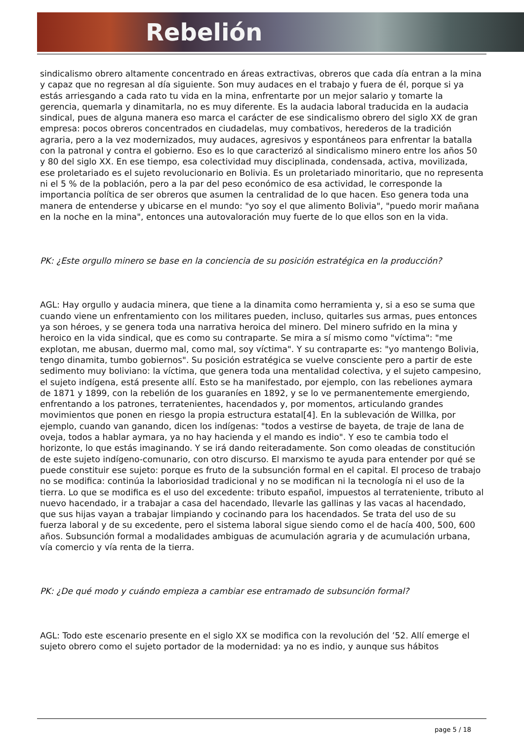Rebelión
sindicalismo obrero altamente concentrado en áreas extractivas, obreros que cada día entran a la mina y capaz que no regresan al día siguiente. Son muy audaces en el trabajo y fuera de él, porque si ya estás arriesgando a cada rato tu vida en la mina, enfrentarte por un mejor salario y tomarte la gerencia, quemarla y dinamitarla, no es muy diferente. Es la audacia laboral traducida en la audacia sindical, pues de alguna manera eso marca el carácter de ese sindicalismo obrero del siglo XX de gran empresa: pocos obreros concentrados en ciudadelas, muy combativos, herederos de la tradición agraria, pero a la vez modernizados, muy audaces, agresivos y espontáneos para enfrentar la batalla con la patronal y contra el gobierno. Eso es lo que caracterizó al sindicalismo minero entre los años 50 y 80 del siglo XX. En ese tiempo, esa colectividad muy disciplinada, condensada, activa, movilizada, ese proletariado es el sujeto revolucionario en Bolivia. Es un proletariado minoritario, que no representa ni el 5 % de la población, pero a la par del peso económico de esa actividad, le corresponde la importancia política de ser obreros que asumen la centralidad de lo que hacen. Eso genera toda una manera de entenderse y ubicarse en el mundo: "yo soy el que alimento Bolivia", "puedo morir mañana en la noche en la mina", entonces una autovaloración muy fuerte de lo que ellos son en la vida.
PK: ¿Este orgullo minero se base en la conciencia de su posición estratégica en la producción?
AGL: Hay orgullo y audacia minera, que tiene a la dinamita como herramienta y, si a eso se suma que cuando viene un enfrentamiento con los militares pueden, incluso, quitarles sus armas, pues entonces ya son héroes, y se genera toda una narrativa heroica del minero. Del minero sufrido en la mina y heroico en la vida sindical, que es como su contraparte. Se mira a sí mismo como "víctima": "me explotan, me abusan, duermo mal, como mal, soy víctima". Y su contraparte es: "yo mantengo Bolivia, tengo dinamita, tumbo gobiernos". Su posición estratégica se vuelve consciente pero a partir de este sedimento muy boliviano: la víctima, que genera toda una mentalidad colectiva, y el sujeto campesino, el sujeto indígena, está presente allí. Esto se ha manifestado, por ejemplo, con las rebeliones aymara de 1871 y 1899, con la rebelión de los guaraníes en 1892, y se lo ve permanentemente emergiendo, enfrentando a los patrones, terratenientes, hacendados y, por momentos, articulando grandes movimientos que ponen en riesgo la propia estructura estatal[4]. En la sublevación de Willka, por ejemplo, cuando van ganando, dicen los indígenas: "todos a vestirse de bayeta, de traje de lana de oveja, todos a hablar aymara, ya no hay hacienda y el mando es indio". Y eso te cambia todo el horizonte, lo que estás imaginando. Y se irá dando reiteradamente. Son como oleadas de constitución de este sujeto indígeno-comunario, con otro discurso. El marxismo te ayuda para entender por qué se puede constituir ese sujeto: porque es fruto de la subsunción formal en el capital. El proceso de trabajo no se modifica: continúa la laboriosidad tradicional y no se modifican ni la tecnología ni el uso de la tierra. Lo que se modifica es el uso del excedente: tributo español, impuestos al terrateniente, tributo al nuevo hacendado, ir a trabajar a casa del hacendado, llevarle las gallinas y las vacas al hacendado, que sus hijas vayan a trabajar limpiando y cocinando para los hacendados. Se trata del uso de su fuerza laboral y de su excedente, pero el sistema laboral sigue siendo como el de hacía 400, 500, 600 años. Subsunción formal a modalidades ambiguas de acumulación agraria y de acumulación urbana, vía comercio y vía renta de la tierra.
PK: ¿De qué modo y cuándo empieza a cambiar ese entramado de subsunción formal?
AGL: Todo este escenario presente en el siglo XX se modifica con la revolución del ’52. Allí emerge el sujeto obrero como el sujeto portador de la modernidad: ya no es indio, y aunque sus hábitos
page 5 / 18